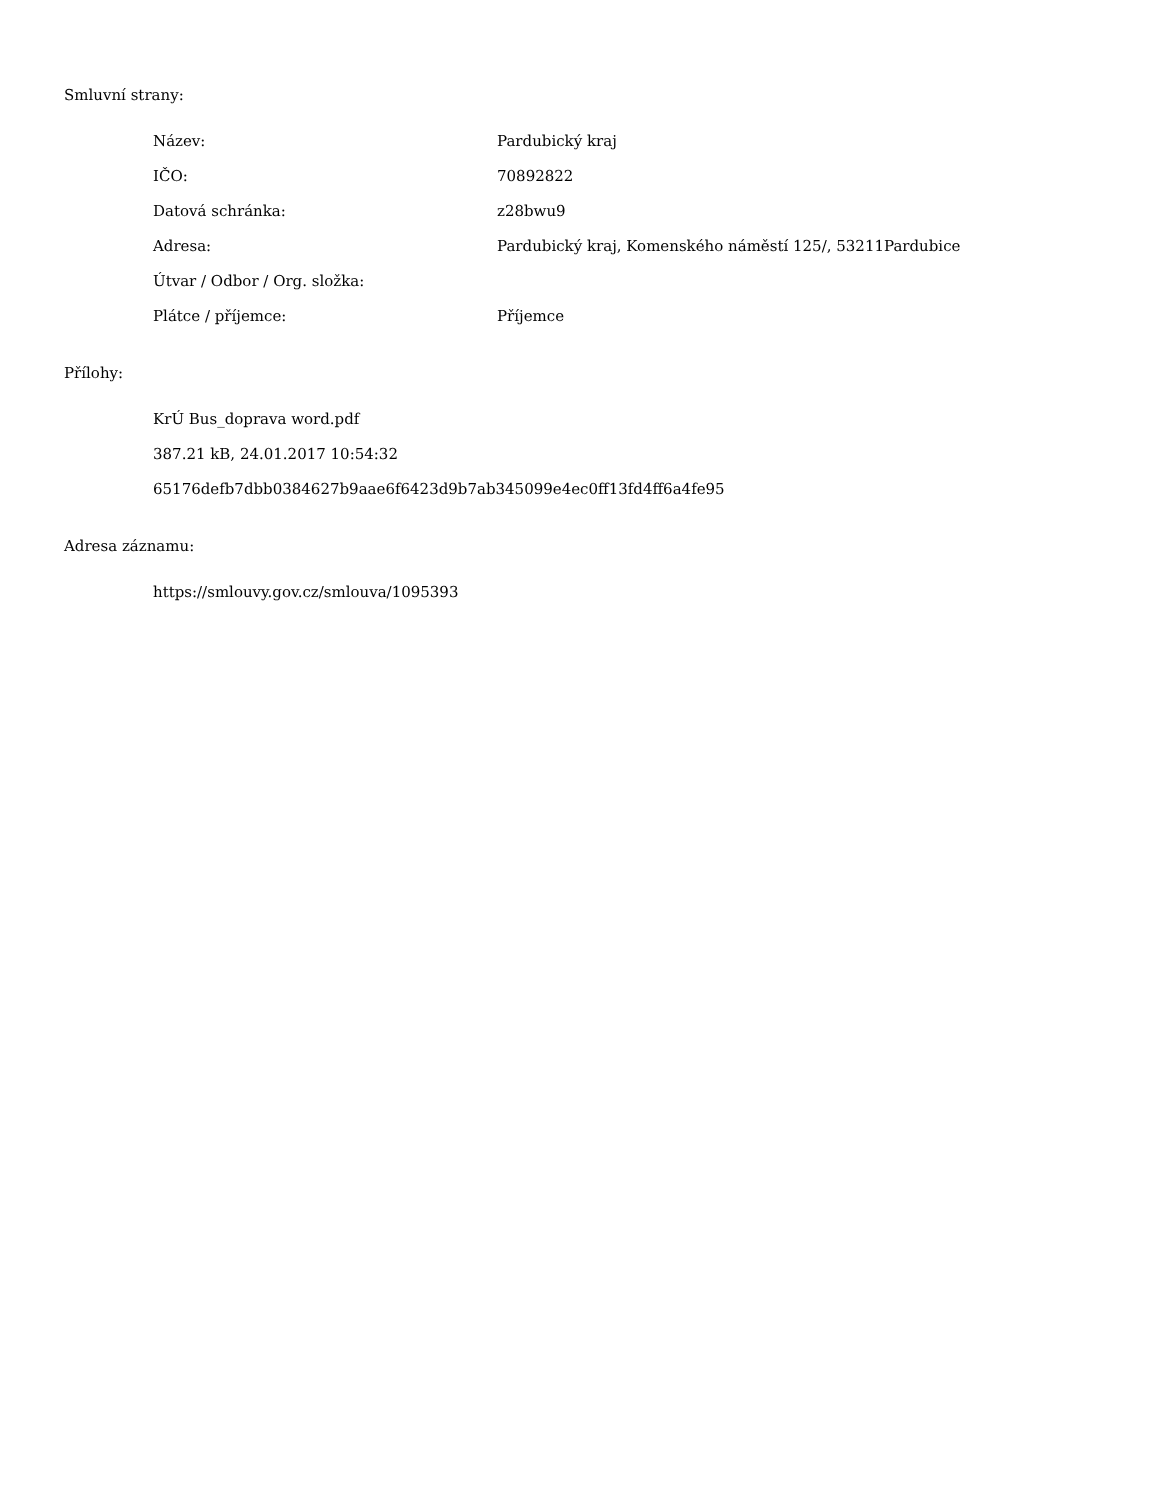Smluvní strany:
| Název: | Pardubický kraj |
| IČO: | 70892822 |
| Datová schránka: | z28bwu9 |
| Adresa: | Pardubický kraj, Komenského náměstí 125/, 53211Pardubice |
| Útvar / Odbor / Org. složka: | |
| Plátce / příjemce: | Příjemce |
Přílohy:
KrÚ Bus_doprava word.pdf
387.21 kB, 24.01.2017 10:54:32
65176defb7dbb0384627b9aae6f6423d9b7ab345099e4ec0ff13fd4ff6a4fe95
Adresa záznamu:
https://smlouvy.gov.cz/smlouva/1095393